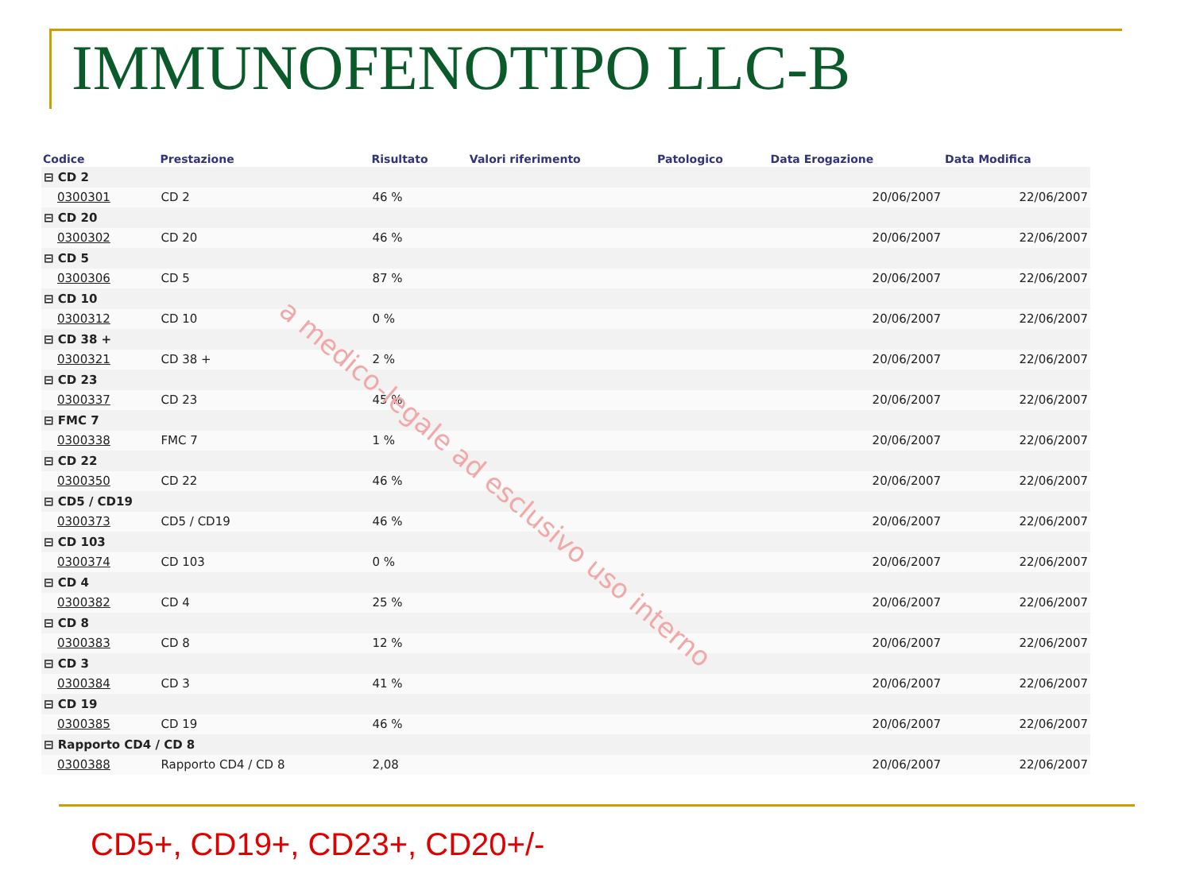IMMUNOFENOTIPO LLC-B
| Codice | Prestazione | Risultato | Valori riferimento | Patologico | Data Erogazione | Data Modifica |
| --- | --- | --- | --- | --- | --- | --- |
| ⊟ CD 2 | | | | | | |
| 0300301 | CD 2 | 46 % | | | 20/06/2007 | 22/06/2007 |
| ⊟ CD 20 | | | | | | |
| 0300302 | CD 20 | 46 % | | | 20/06/2007 | 22/06/2007 |
| ⊟ CD 5 | | | | | | |
| 0300306 | CD 5 | 87 % | | | 20/06/2007 | 22/06/2007 |
| ⊟ CD 10 | | | | | | |
| 0300312 | CD 10 | 0 % | | | 20/06/2007 | 22/06/2007 |
| ⊟ CD 38 + | | | | | | |
| 0300321 | CD 38 + | 2 % | | | 20/06/2007 | 22/06/2007 |
| ⊟ CD 23 | | | | | | |
| 0300337 | CD 23 | 45 % | | | 20/06/2007 | 22/06/2007 |
| ⊟ FMC 7 | | | | | | |
| 0300338 | FMC 7 | 1 % | | | 20/06/2007 | 22/06/2007 |
| ⊟ CD 22 | | | | | | |
| 0300350 | CD 22 | 46 % | | | 20/06/2007 | 22/06/2007 |
| ⊟ CD5 / CD19 | | | | | | |
| 0300373 | CD5 / CD19 | 46 % | | | 20/06/2007 | 22/06/2007 |
| ⊟ CD 103 | | | | | | |
| 0300374 | CD 103 | 0 % | | | 20/06/2007 | 22/06/2007 |
| ⊟ CD 4 | | | | | | |
| 0300382 | CD 4 | 25 % | | | 20/06/2007 | 22/06/2007 |
| ⊟ CD 8 | | | | | | |
| 0300383 | CD 8 | 12 % | | | 20/06/2007 | 22/06/2007 |
| ⊟ CD 3 | | | | | | |
| 0300384 | CD 3 | 41 % | | | 20/06/2007 | 22/06/2007 |
| ⊟ CD 19 | | | | | | |
| 0300385 | CD 19 | 46 % | | | 20/06/2007 | 22/06/2007 |
| ⊟ Rapporto CD4 / CD 8 | | | | | | |
| 0300388 | Rapporto CD4 / CD 8 | 2,08 | | | 20/06/2007 | 22/06/2007 |
a medico-legale ad esclusivo uso interno
CD5+, CD19+, CD23+, CD20+/-